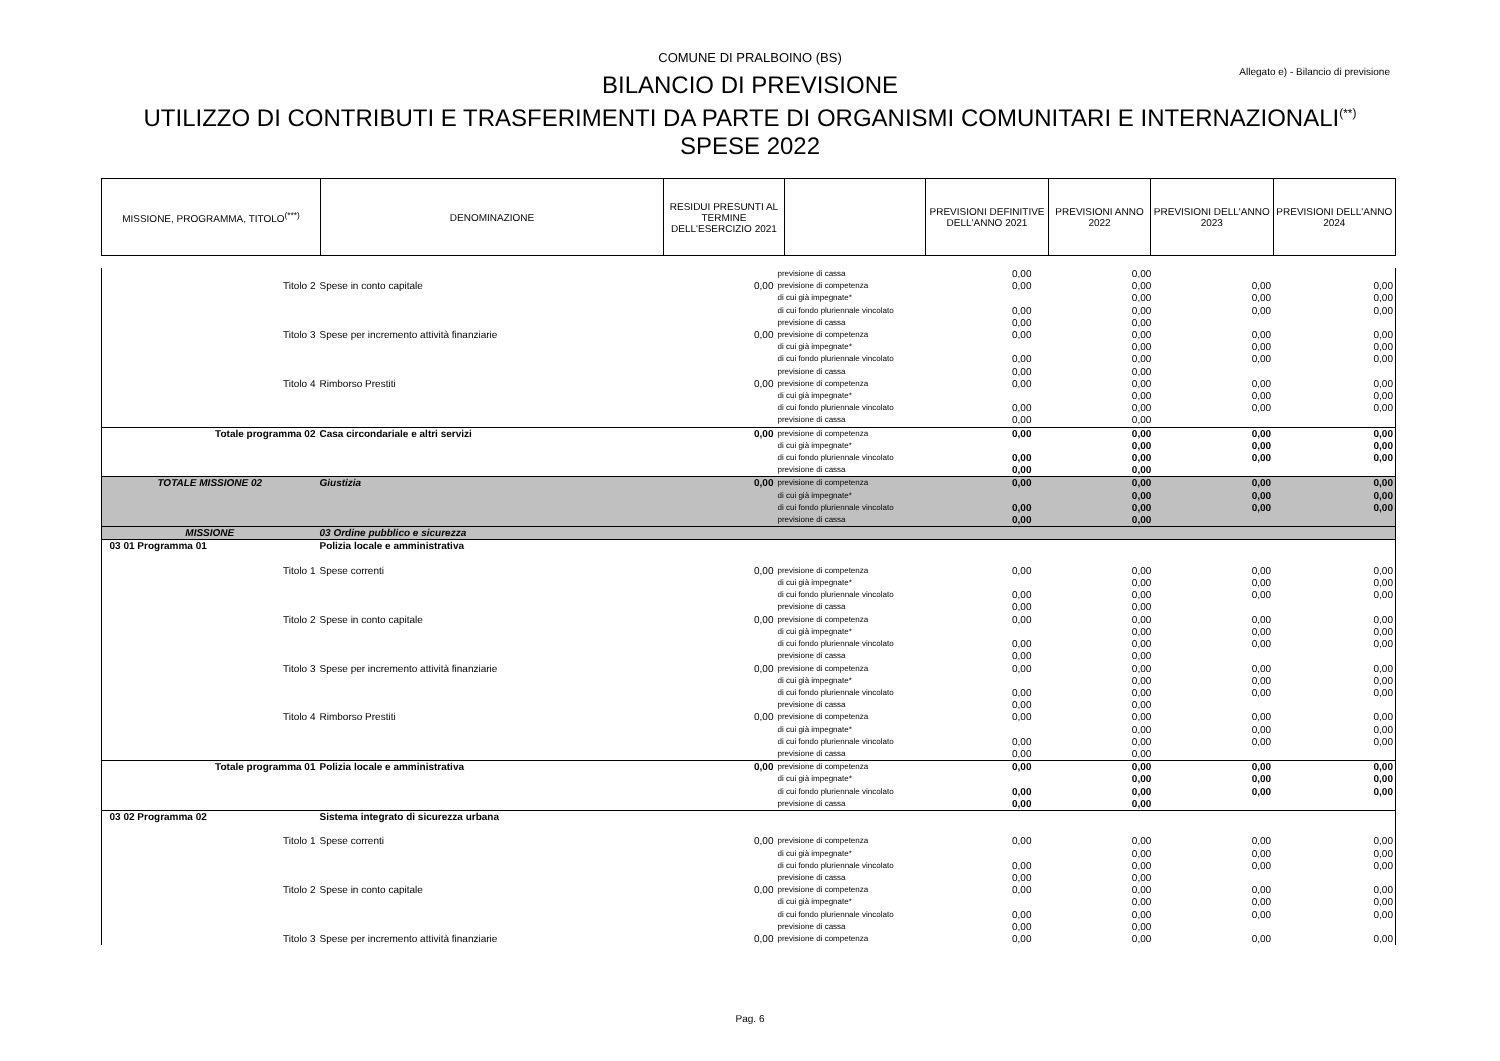COMUNE DI PRALBOINO (BS)
Allegato e) - Bilancio di previsione
BILANCIO DI PREVISIONE
UTILIZZO DI CONTRIBUTI E TRASFERIMENTI DA PARTE DI ORGANISMI COMUNITARI E INTERNAZIONALI<sup>(**)</sup>
SPESE 2022
| MISSIONE, PROGRAMMA, TITOLO<sup>(***)</sup> | DENOMINAZIONE | RESIDUI PRESUNTI AL TERMINE DELL'ESERCIZIO 2021 | | PREVISIONI DEFINITIVE DELL'ANNO 2021 | PREVISIONI ANNO 2022 | PREVISIONI DELL'ANNO 2023 | PREVISIONI DELL'ANNO 2024 |
| --- | --- | --- | --- | --- | --- | --- | --- |
| | | | previsione di cassa | 0,00 | 0,00 | | |
| Titolo 2 | Spese in conto capitale | 0,00 | previsione di competenza | 0,00 | 0,00 | 0,00 | 0,00 |
| | | | di cui già impegnate* | | 0,00 | 0,00 | 0,00 |
| | | | di cui fondo pluriennale vincolato | 0,00 | 0,00 | 0,00 | 0,00 |
| | | | previsione di cassa | 0,00 | 0,00 | | |
| Titolo 3 | Spese per incremento attività finanziarie | 0,00 | previsione di competenza | 0,00 | 0,00 | 0,00 | 0,00 |
| | | | di cui già impegnate* | | 0,00 | 0,00 | 0,00 |
| | | | di cui fondo pluriennale vincolato | 0,00 | 0,00 | 0,00 | 0,00 |
| | | | previsione di cassa | 0,00 | 0,00 | | |
| Titolo 4 | Rimborso Prestiti | 0,00 | previsione di competenza | 0,00 | 0,00 | 0,00 | 0,00 |
| | | | di cui già impegnate* | | 0,00 | 0,00 | 0,00 |
| | | | di cui fondo pluriennale vincolato | 0,00 | 0,00 | 0,00 | 0,00 |
| | | | previsione di cassa | 0,00 | 0,00 | | |
| Totale programma 02 | Casa circondariale e altri servizi | 0,00 | previsione di competenza | 0,00 | 0,00 | 0,00 | 0,00 |
| | | | di cui già impegnate* | | 0,00 | 0,00 | 0,00 |
| | | | di cui fondo pluriennale vincolato | 0,00 | 0,00 | 0,00 | 0,00 |
| | | | previsione di cassa | 0,00 | 0,00 | | |
| TOTALE MISSIONE 02 | Giustizia | 0,00 | previsione di competenza | 0,00 | 0,00 | 0,00 | 0,00 |
| | | | di cui già impegnate* | | 0,00 | 0,00 | 0,00 |
| | | | di cui fondo pluriennale vincolato | 0,00 | 0,00 | 0,00 | 0,00 |
| | | | previsione di cassa | 0,00 | 0,00 | | |
| MISSIONE | 03 Ordine pubblico e sicurezza | | | | | | |
| 03 01 Programma 01 | Polizia locale e amministrativa | | | | | | |
| Titolo 1 | Spese correnti | 0,00 | previsione di competenza | 0,00 | 0,00 | 0,00 | 0,00 |
| | | | di cui già impegnate* | | 0,00 | 0,00 | 0,00 |
| | | | di cui fondo pluriennale vincolato | 0,00 | 0,00 | 0,00 | 0,00 |
| | | | previsione di cassa | 0,00 | 0,00 | | |
| Titolo 2 | Spese in conto capitale | 0,00 | previsione di competenza | 0,00 | 0,00 | 0,00 | 0,00 |
| | | | di cui già impegnate* | | 0,00 | 0,00 | 0,00 |
| | | | di cui fondo pluriennale vincolato | 0,00 | 0,00 | 0,00 | 0,00 |
| | | | previsione di cassa | 0,00 | 0,00 | | |
| Titolo 3 | Spese per incremento attività finanziarie | 0,00 | previsione di competenza | 0,00 | 0,00 | 0,00 | 0,00 |
| | | | di cui già impegnate* | | 0,00 | 0,00 | 0,00 |
| | | | di cui fondo pluriennale vincolato | 0,00 | 0,00 | 0,00 | 0,00 |
| | | | previsione di cassa | 0,00 | 0,00 | | |
| Titolo 4 | Rimborso Prestiti | 0,00 | previsione di competenza | 0,00 | 0,00 | 0,00 | 0,00 |
| | | | di cui già impegnate* | | 0,00 | 0,00 | 0,00 |
| | | | di cui fondo pluriennale vincolato | 0,00 | 0,00 | 0,00 | 0,00 |
| | | | previsione di cassa | 0,00 | 0,00 | | |
| Totale programma 01 | Polizia locale e amministrativa | 0,00 | previsione di competenza | 0,00 | 0,00 | 0,00 | 0,00 |
| | | | di cui già impegnate* | | 0,00 | 0,00 | 0,00 |
| | | | di cui fondo pluriennale vincolato | 0,00 | 0,00 | 0,00 | 0,00 |
| | | | previsione di cassa | 0,00 | 0,00 | | |
| 03 02 Programma 02 | Sistema integrato di sicurezza urbana | | | | | | |
| Titolo 1 | Spese correnti | 0,00 | previsione di competenza | 0,00 | 0,00 | 0,00 | 0,00 |
| | | | di cui già impegnate* | | 0,00 | 0,00 | 0,00 |
| | | | di cui fondo pluriennale vincolato | 0,00 | 0,00 | 0,00 | 0,00 |
| | | | previsione di cassa | 0,00 | 0,00 | | |
| Titolo 2 | Spese in conto capitale | 0,00 | previsione di competenza | 0,00 | 0,00 | 0,00 | 0,00 |
| | | | di cui già impegnate* | | 0,00 | 0,00 | 0,00 |
| | | | di cui fondo pluriennale vincolato | 0,00 | 0,00 | 0,00 | 0,00 |
| | | | previsione di cassa | 0,00 | 0,00 | | |
| Titolo 3 | Spese per incremento attività finanziarie | 0,00 | previsione di competenza | 0,00 | 0,00 | 0,00 | 0,00 |
Pag. 6